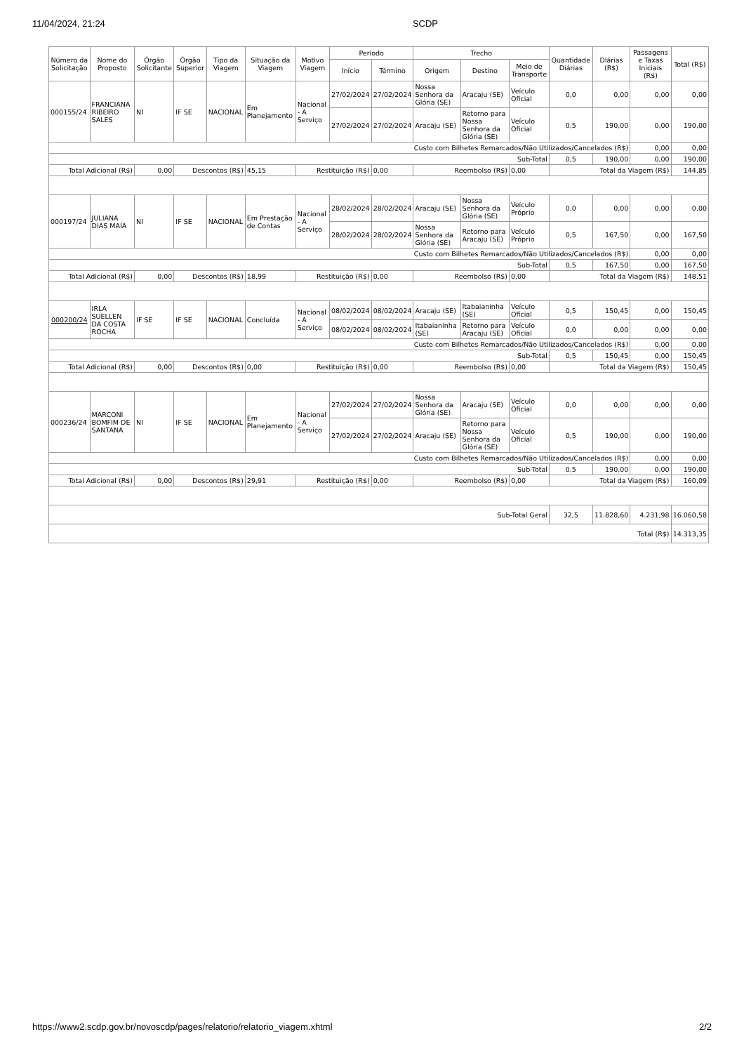11/04/2024, 21:24 SCDP
| Número da Solicitação | Nome do Proposto | Órgão Solicitante | Órgão Superior | Tipo da Viagem | Situação da Viagem | Motivo Viagem | Período | | Trecho | | | Quantidade Diárias | Diárias (R$) | Passagens e Taxas Iniciais (R$) | Total (R$) |
| --- | --- | --- | --- | --- | --- | --- | --- | --- | --- | --- | --- | --- | --- | --- | --- |
| | | | | | | | Início | Término | Origem | Destino | Meio de Transporte | | | | |
| 000155/24 | FRANCIANA RIBEIRO SALES | NI | IF SE | NACIONAL | Em Planejamento | Nacional - A Serviço | 27/02/2024 | 27/02/2024 | Nossa Senhora da Glória (SE) | Aracaju (SE) | Veículo Oficial | 0,0 | 0,00 | 0,00 | 0,00 |
| | | | | | | | 27/02/2024 | 27/02/2024 | Aracaju (SE) | Retorno para Nossa Senhora da Glória (SE) | Veículo Oficial | 0,5 | 190,00 | 0,00 | 190,00 |
| Custo com Bilhetes Remarcados/Não Utilizados/Cancelados (R$) | | | | | | | | | | | | | | 0,00 | 0,00 |
| Sub-Total | | | | | | | | | | | | 0,5 | 190,00 | 0,00 | 190,00 |
| Total Adicional (R$) | | 0,00 | Descontos (R$) | | 45,15 | Restituição (R$) | | 0,00 | Reembolso (R$) | | 0,00 | Total da Viagem (R$) | | | 144,85 |
| 000197/24 | JULIANA DIAS MAIA | NI | IF SE | NACIONAL | Em Prestação de Contas | Nacional - A Serviço | 28/02/2024 | 28/02/2024 | Aracaju (SE) | Nossa Senhora da Glória (SE) | Veículo Próprio | 0,0 | 0,00 | 0,00 | 0,00 |
| | | | | | | | 28/02/2024 | 28/02/2024 | Nossa Senhora da Glória (SE) | Retorno para Aracaju (SE) | Veículo Próprio | 0,5 | 167,50 | 0,00 | 167,50 |
| Custo com Bilhetes Remarcados/Não Utilizados/Cancelados (R$) | | | | | | | | | | | | | | 0,00 | 0,00 |
| Sub-Total | | | | | | | | | | | | 0,5 | 167,50 | 0,00 | 167,50 |
| Total Adicional (R$) | | 0,00 | Descontos (R$) | | 18,99 | Restituição (R$) | | 0,00 | Reembolso (R$) | | 0,00 | Total da Viagem (R$) | | | 148,51 |
| 000200/24 | IRLA SUELLEN DA COSTA ROCHA | IF SE | IF SE | NACIONAL | Concluída | Nacional - A Serviço | 08/02/2024 | 08/02/2024 | Aracaju (SE) | Itabaianinha (SE) | Veículo Oficial | 0,5 | 150,45 | 0,00 | 150,45 |
| | | | | | | | 08/02/2024 | 08/02/2024 | Itabaianinha (SE) | Retorno para Aracaju (SE) | Veículo Oficial | 0,0 | 0,00 | 0,00 | 0,00 |
| Custo com Bilhetes Remarcados/Não Utilizados/Cancelados (R$) | | | | | | | | | | | | | | 0,00 | 0,00 |
| Sub-Total | | | | | | | | | | | | 0,5 | 150,45 | 0,00 | 150,45 |
| Total Adicional (R$) | | 0,00 | Descontos (R$) | | 0,00 | Restituição (R$) | | 0,00 | Reembolso (R$) | | 0,00 | Total da Viagem (R$) | | | 150,45 |
| 000236/24 | MARCONI BOMFIM DE SANTANA | NI | IF SE | NACIONAL | Em Planejamento | Nacional - A Serviço | 27/02/2024 | 27/02/2024 | Nossa Senhora da Glória (SE) | Aracaju (SE) | Veículo Oficial | 0,0 | 0,00 | 0,00 | 0,00 |
| | | | | | | | 27/02/2024 | 27/02/2024 | Aracaju (SE) | Retorno para Nossa Senhora da Glória (SE) | Veículo Oficial | 0,5 | 190,00 | 0,00 | 190,00 |
| Custo com Bilhetes Remarcados/Não Utilizados/Cancelados (R$) | | | | | | | | | | | | | | 0,00 | 0,00 |
| Sub-Total | | | | | | | | | | | | 0,5 | 190,00 | 0,00 | 190,00 |
| Total Adicional (R$) | | 0,00 | Descontos (R$) | | 29,91 | Restituição (R$) | | 0,00 | Reembolso (R$) | | 0,00 | Total da Viagem (R$) | | | 160,09 |
| Sub-Total Geral | | | | | | | | | | | | 32,5 | 11.828,60 | 4.231,98 | 16.060,58 |
| Total (R$) | | | | | | | | | | | | | | | 14.313,35 |
https://www2.scdp.gov.br/novoscdp/pages/relatorio/relatorio_viagem.xhtml 2/2